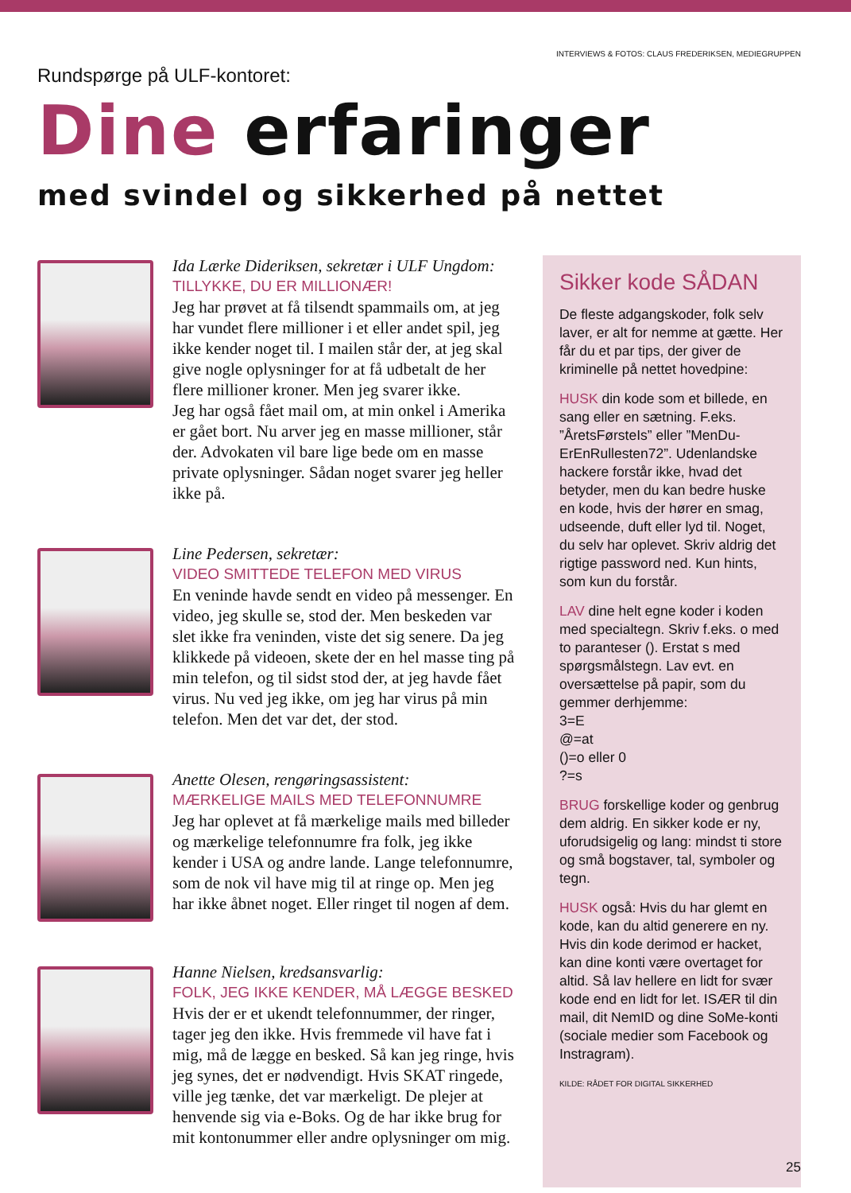INTERVIEWS & FOTOS: CLAUS FREDERIKSEN, MEDIEGRUPPEN
Rundspørge på ULF-kontoret:
Dine erfaringer
med svindel og sikkerhed på nettet
Ida Lærke Dideriksen, sekretær i ULF Ungdom:
TILLYKKE, DU ER MILLIONÆR!
Jeg har prøvet at få tilsendt spammails om, at jeg har vundet flere millioner i et eller andet spil, jeg ikke kender noget til. I mailen står der, at jeg skal give nogle oplysninger for at få udbetalt de her flere millioner kroner. Men jeg svarer ikke.
Jeg har også fået mail om, at min onkel i Amerika er gået bort. Nu arver jeg en masse millioner, står der. Advokaten vil bare lige bede om en masse private oplysninger. Sådan noget svarer jeg heller ikke på.
Line Pedersen, sekretær:
VIDEO SMITTEDE TELEFON MED VIRUS
En veninde havde sendt en video på messenger. En video, jeg skulle se, stod der. Men beskeden var slet ikke fra veninden, viste det sig senere. Da jeg klikkede på videoen, skete der en hel masse ting på min telefon, og til sidst stod der, at jeg havde fået virus. Nu ved jeg ikke, om jeg har virus på min telefon. Men det var det, der stod.
Anette Olesen, rengøringsassistent:
MÆRKELIGE MAILS MED TELEFONNUMRE
Jeg har oplevet at få mærkelige mails med billeder og mærkelige telefonnumre fra folk, jeg ikke kender i USA og andre lande. Lange telefonnumre, som de nok vil have mig til at ringe op. Men jeg har ikke åbnet noget. Eller ringet til nogen af dem.
Hanne Nielsen, kredsansvarlig:
FOLK, JEG IKKE KENDER, MÅ LÆGGE BESKED
Hvis der er et ukendt telefonnummer, der ringer, tager jeg den ikke. Hvis fremmede vil have fat i mig, må de lægge en besked. Så kan jeg ringe, hvis jeg synes, det er nødvendigt. Hvis SKAT ringede, ville jeg tænke, det var mærkeligt. De plejer at henvende sig via e-Boks. Og de har ikke brug for mit kontonummer eller andre oplysninger om mig.
Sikker kode SÅDAN
De fleste adgangskoder, folk selv laver, er alt for nemme at gætte. Her får du et par tips, der giver de kriminelle på nettet hovedpine:
HUSK din kode som et billede, en sang eller en sætning. F.eks. ”ÅretsFørsteIs” eller ”MenDu-ErEnRullesten72”. Udenlandske hackere forstår ikke, hvad det betyder, men du kan bedre huske en kode, hvis der hører en smag, udseende, duft eller lyd til. Noget, du selv har oplevet. Skriv aldrig det rigtige password ned. Kun hints, som kun du forstår.
LAV dine helt egne koder i koden med specialtegn. Skriv f.eks. o med to paranteser (). Erstat s med spørgsmålstegn. Lav evt. en oversættelse på papir, som du gemmer derhjemme:
3=E
@=at
()=o eller 0
?=s
BRUG forskellige koder og genbrug dem aldrig. En sikker kode er ny, uforudsigelig og lang: mindst ti store og små bogstaver, tal, symboler og tegn.
HUSK også: Hvis du har glemt en kode, kan du altid generere en ny. Hvis din kode derimod er hacket, kan dine konti være overtaget for altid. Så lav hellere en lidt for svær kode end en lidt for let. ISÆR til din mail, dit NemID og dine SoMe-konti (sociale medier som Facebook og Instragram).
KILDE: RÅDET FOR DIGITAL SIKKERHED
25